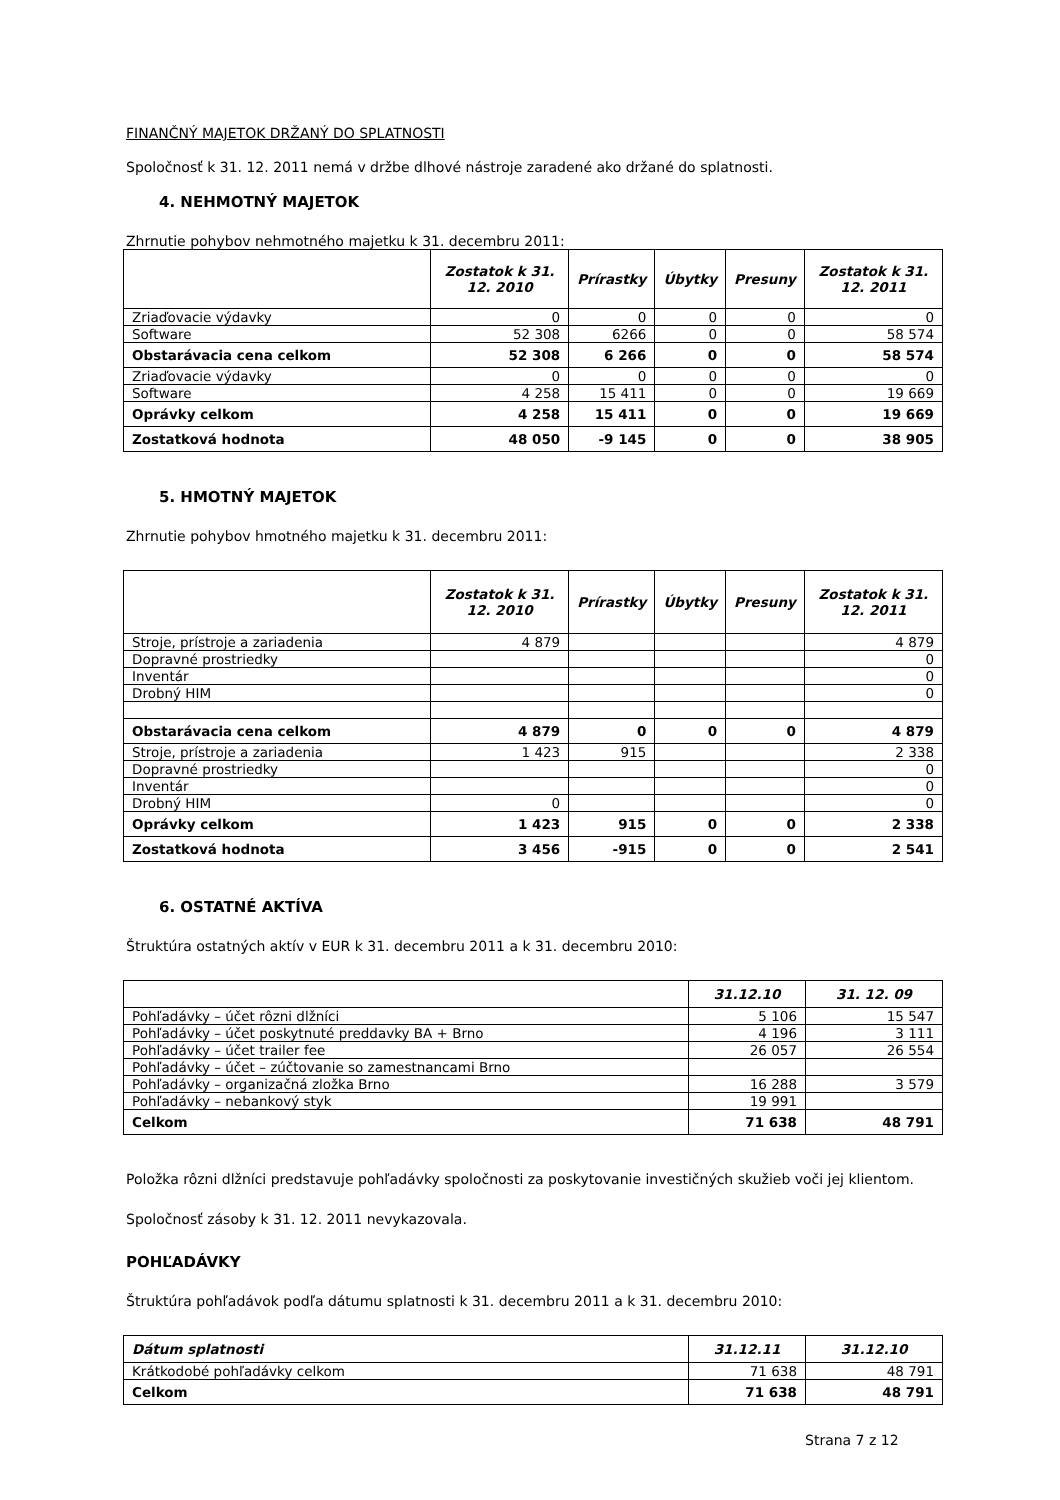FINANČNÝ MAJETOK DRŽANÝ DO SPLATNOSTI
Spoločnosť k 31. 12. 2011 nemá v držbe dlhové nástroje zaradené ako držané do splatnosti.
4. NEHMOTNÝ MAJETOK
Zhrnutie pohybov nehmotného majetku k 31. decembru 2011:
| | Zostatok k 31. 12. 2010 | Prírastky | Úbytky | Presuny | Zostatok k 31. 12. 2011 |
| --- | --- | --- | --- | --- | --- |
| Zriaďovacie výdavky | 0 | 0 | 0 | 0 | 0 |
| Software | 52 308 | 6266 | 0 | 0 | 58 574 |
| Obstarávacia cena celkom | 52 308 | 6 266 | 0 | 0 | 58 574 |
| Zriaďovacie výdavky | 0 | 0 | 0 | 0 | 0 |
| Software | 4 258 | 15 411 | 0 | 0 | 19 669 |
| Oprávky celkom | 4 258 | 15 411 | 0 | 0 | 19 669 |
| Zostatková hodnota | 48 050 | -9 145 | 0 | 0 | 38 905 |
5. HMOTNÝ MAJETOK
Zhrnutie pohybov hmotného majetku k 31. decembru 2011:
| | Zostatok k 31. 12. 2010 | Prírastky | Úbytky | Presuny | Zostatok k 31. 12. 2011 |
| --- | --- | --- | --- | --- | --- |
| Stroje, prístroje a zariadenia | 4 879 | | | | 4 879 |
| Dopravné prostriedky | | | | | 0 |
| Inventár | | | | | 0 |
| Drobný HIM | | | | | 0 |
| Obstarávacia cena celkom | 4 879 | 0 | 0 | 0 | 4 879 |
| Stroje, prístroje a zariadenia | 1 423 | 915 | | | 2 338 |
| Dopravné prostriedky | | | | | 0 |
| Inventár | | | | | 0 |
| Drobný HIM | 0 | | | | 0 |
| Oprávky celkom | 1 423 | 915 | 0 | 0 | 2 338 |
| Zostatková hodnota | 3 456 | -915 | 0 | 0 | 2 541 |
6. OSTATNÉ AKTÍVA
Štruktúra ostatných aktív v EUR k 31. decembru 2011 a k 31. decembru 2010:
| | 31.12.10 | 31. 12. 09 |
| --- | --- | --- |
| Pohľadávky – účet rôzni dlžníci | 5 106 | 15 547 |
| Pohľadávky – účet poskytnuté preddavky BA + Brno | 4 196 | 3 111 |
| Pohľadávky – účet trailer fee | 26 057 | 26 554 |
| Pohľadávky – účet – zúčtovanie so zamestnancami Brno | | |
| Pohľadávky – organizačná zložka Brno | 16 288 | 3 579 |
| Pohľadávky – nebankový styk | 19 991 | |
| Celkom | 71 638 | 48 791 |
Položka rôzni dlžníci predstavuje pohľadávky spoločnosti za poskytovanie investičných skužieb voči jej klientom.
Spoločnosť zásoby k 31. 12. 2011 nevykazovala.
POHĽADÁVKY
Štruktúra pohľadávok podľa dátumu splatnosti k 31. decembru 2011 a k 31. decembru 2010:
| Dátum splatnosti | 31.12.11 | 31.12.10 |
| --- | --- | --- |
| Krátkodobé pohľadávky celkom | 71 638 | 48 791 |
| Celkom | 71 638 | 48 791 |
Strana 7 z 12